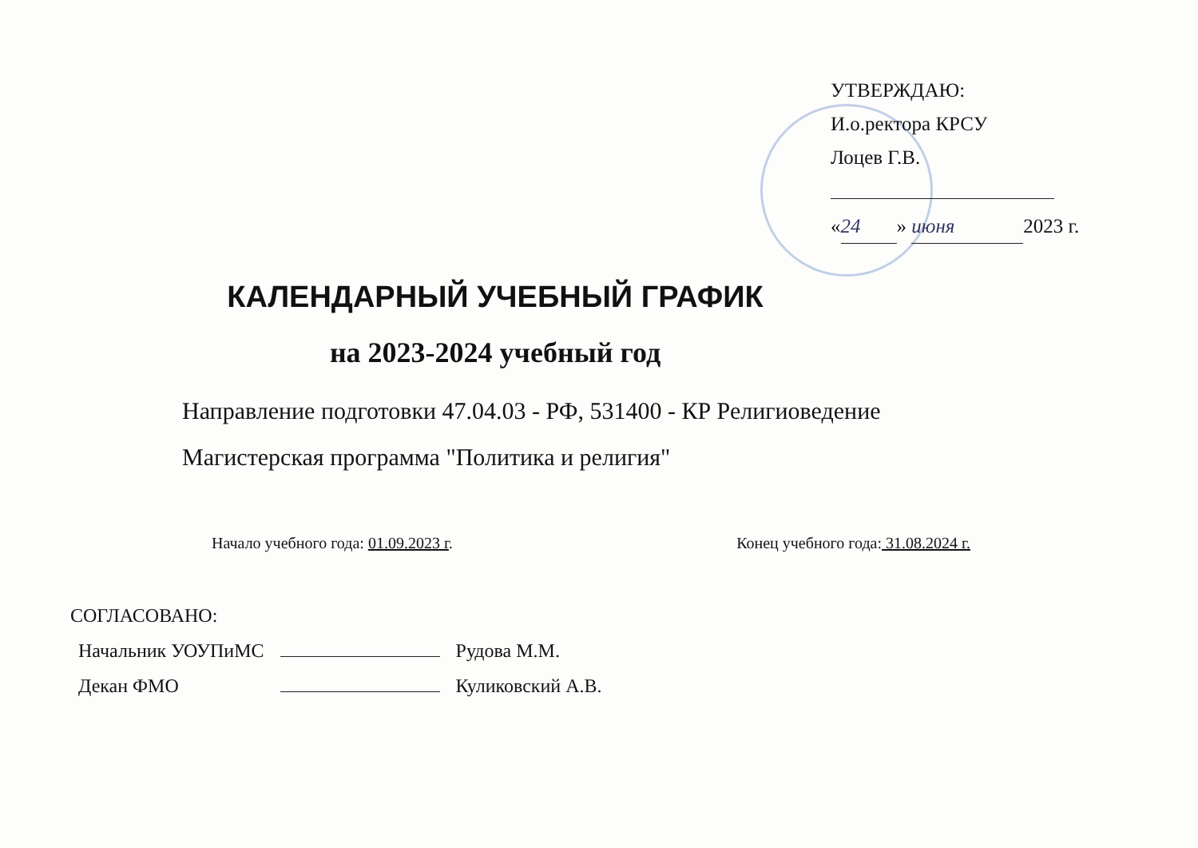УТВЕРЖДАЮ:
И.о.ректора КРСУ
Лоцев Г.В.
« 24 » июня 2023 г.
КАЛЕНДАРНЫЙ УЧЕБНЫЙ ГРАФИК
на 2023-2024 учебный год
Направление подготовки 47.04.03 - РФ, 531400 - КР Религиоведение
Магистерская программа "Политика и религия"
Начало учебного года: 01.09.2023 г. Конец учебного года: 31.08.2024 г.
СОГЛАСОВАНО:
| Начальник УОУПиМС | | Рудова М.М. |
| Декан ФМО | | Куликовский А.В. |